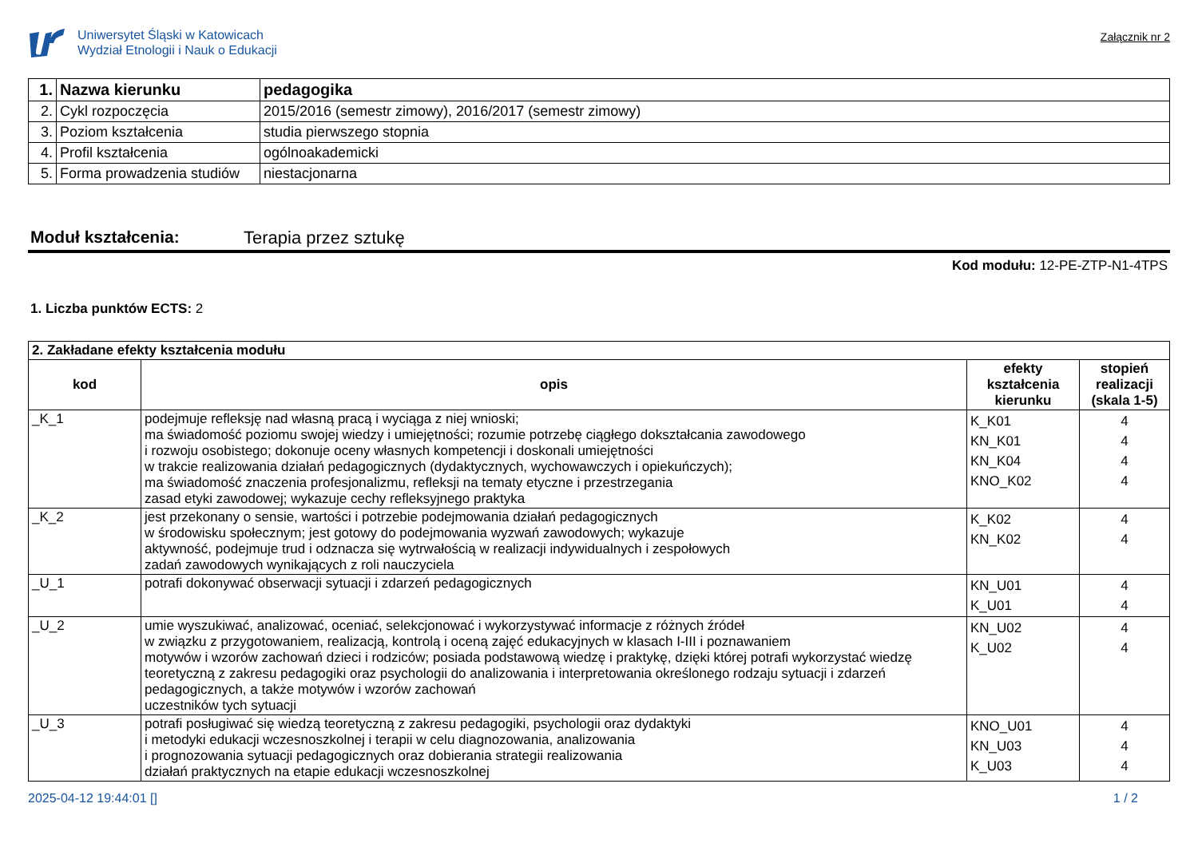Uniwersytet Śląski w Katowicach
Wydział Etnologii i Nauk o Edukacji
Załącznik nr 2
| 1. | Nazwa kierunku | pedagogika |
| 2. | Cykl rozpoczęcia | 2015/2016 (semestr zimowy), 2016/2017 (semestr zimowy) |
| 3. | Poziom kształcenia | studia pierwszego stopnia |
| 4. | Profil kształcenia | ogólnoakademicki |
| 5. | Forma prowadzenia studiów | niestacjonarna |
Moduł kształcenia: Terapia przez sztukę
Kod modułu: 12-PE-ZTP-N1-4TPS
1. Liczba punktów ECTS: 2
| 2. Zakładane efekty kształcenia modułu | | | |
| kod | opis | efekty kształcenia kierunku | stopień realizacji (skala 1-5) |
| _K_1 | podejmuje refleksję nad własną pracą i wyciąga z niej wnioski; ma świadomość poziomu swojej wiedzy i umiejętności; rozumie potrzebę ciągłego dokształcania zawodowego i rozwoju osobistego; dokonuje oceny własnych kompetencji i doskonali umiejętności w trakcie realizowania działań pedagogicznych (dydaktycznych, wychowawczych i opiekuńczych); ma świadomość znaczenia profesjonalizmu, refleksji na tematy etyczne i przestrzegania zasad etyki zawodowej; wykazuje cechy refleksyjnego praktyka | K_K01 KN_K01 KN_K04 KNO_K02 | 4 4 4 4 |
| _K_2 | jest przekonany o sensie, wartości i potrzebie podejmowania działań pedagogicznych w środowisku społecznym; jest gotowy do podejmowania wyzwań zawodowych; wykazuje aktywność, podejmuje trud i odznacza się wytrwałością w realizacji indywidualnych i zespołowych zadań zawodowych wynikających z roli nauczyciela | K_K02 KN_K02 | 4 4 |
| _U_1 | potrafi dokonywać obserwacji sytuacji i zdarzeń pedagogicznych | KN_U01 K_U01 | 4 4 |
| _U_2 | umie wyszukiwać, analizować, oceniać, selekcjonować i wykorzystywać informacje z różnych źródeł w związku z przygotowaniem, realizacją, kontrolą i oceną zajęć edukacyjnych w klasach I-III i poznawaniem motywów i wzorów zachowań dzieci i rodziców; posiada podstawową wiedzę i praktykę, dzięki której potrafi wykorzystać wiedzę teoretyczną z zakresu pedagogiki oraz psychologii do analizowania i interpretowania określonego rodzaju sytuacji i zdarzeń pedagogicznych, a także motywów i wzorów zachowań uczestników tych sytuacji | KN_U02 K_U02 | 4 4 |
| _U_3 | potrafi posługiwać się wiedzą teoretyczną z zakresu pedagogiki, psychologii oraz dydaktyki i metodyki edukacji wczesnoszkolnej i terapii w celu diagnozowania, analizowania i prognozowania sytuacji pedagogicznych oraz dobierania strategii realizowania działań praktycznych na etapie edukacji wczesnoszkolnej | KNO_U01 KN_U03 K_U03 | 4 4 4 |
2025-04-12 19:44:01 [] 1 / 2